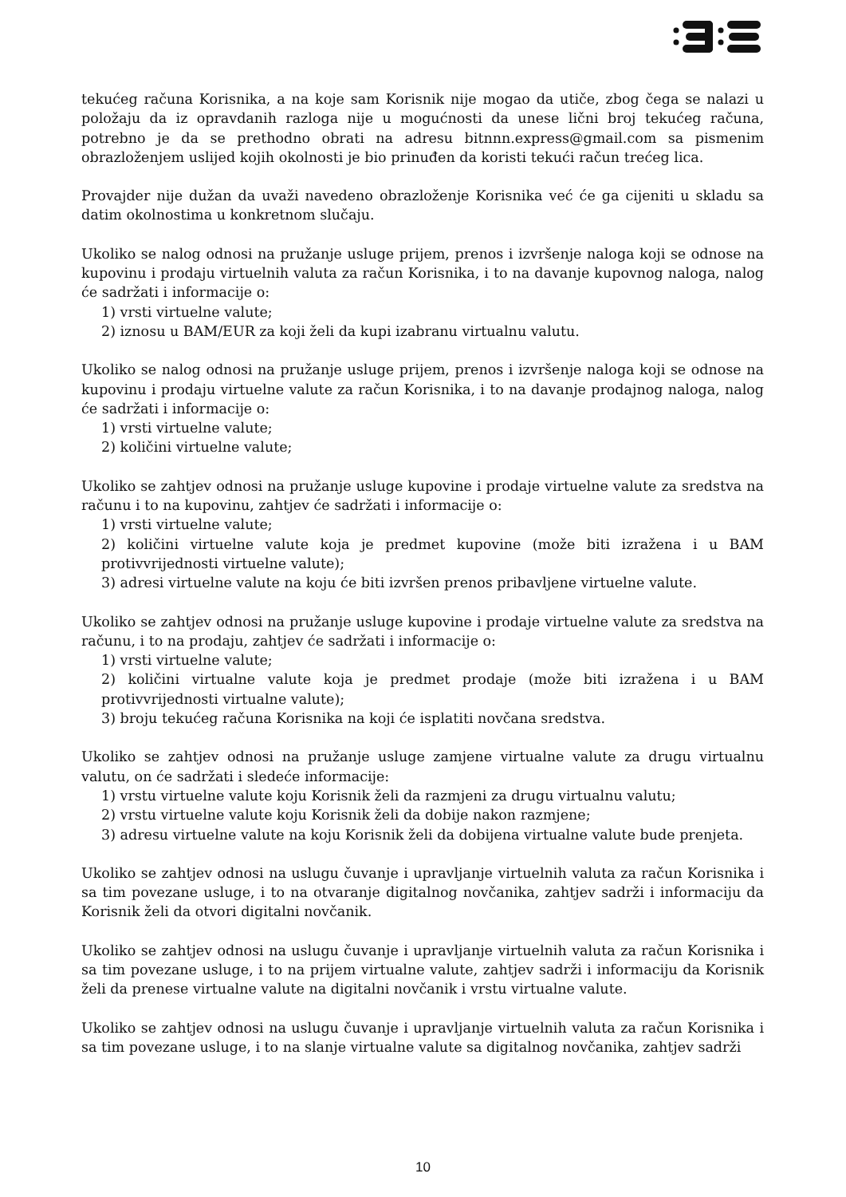tekućeg računa Korisnika, a na koje sam Korisnik nije mogao da utiče, zbog čega se nalazi u položaju da iz opravdanih razloga nije u mogućnosti da unese lični broj tekućeg računa, potrebno je da se prethodno obrati na adresu bitnnn.express@gmail.com sa pismenim obrazloženjem uslijed kojih okolnosti je bio prinuđen da koristi tekući račun trećeg lica.
Provajder nije dužan da uvaži navedeno obrazloženje Korisnika već će ga cijeniti u skladu sa datim okolnostima u konkretnom slučaju.
Ukoliko se nalog odnosi na pružanje usluge prijem, prenos i izvršenje naloga koji se odnose na kupovinu i prodaju virtuelnih valuta za račun Korisnika, i to na davanje kupovnog naloga, nalog će sadržati i informacije o:
1) vrsti virtuelne valute;
2) iznosu u BAM/EUR za koji želi da kupi izabranu virtualnu valutu.
Ukoliko se nalog odnosi na pružanje usluge prijem, prenos i izvršenje naloga koji se odnose na kupovinu i prodaju virtuelne valute za račun Korisnika, i to na davanje prodajnog naloga, nalog će sadržati i informacije o:
1) vrsti virtuelne valute;
2) količini virtuelne valute;
Ukoliko se zahtjev odnosi na pružanje usluge kupovine i prodaje virtuelne valute za sredstva na računu i to na kupovinu, zahtjev će sadržati i informacije o:
1) vrsti virtuelne valute;
2) količini virtuelne valute koja je predmet kupovine (može biti izražena i u BAM protivvrijednosti virtuelne valute);
3) adresi virtuelne valute na koju će biti izvršen prenos pribavljene virtuelne valute.
Ukoliko se zahtjev odnosi na pružanje usluge kupovine i prodaje virtuelne valute za sredstva na računu, i to na prodaju, zahtjev će sadržati i informacije o:
1) vrsti virtuelne valute;
2) količini virtualne valute koja je predmet prodaje (može biti izražena i u BAM protivvrijednosti virtualne valute);
3) broju tekućeg računa Korisnika na koji će isplatiti novčana sredstva.
Ukoliko se zahtjev odnosi na pružanje usluge zamjene virtualne valute za drugu virtualnu valutu, on će sadržati i sledeće informacije:
1) vrstu virtuelne valute koju Korisnik želi da razmjeni za drugu virtualnu valutu;
2) vrstu virtuelne valute koju Korisnik želi da dobije nakon razmjene;
3) adresu virtuelne valute na koju Korisnik želi da dobijena virtualne valute bude prenjeta.
Ukoliko se zahtjev odnosi na uslugu čuvanje i upravljanje virtuelnih valuta za račun Korisnika i sa tim povezane usluge, i to na otvaranje digitalnog novčanika, zahtjev sadrži i informaciju da Korisnik želi da otvori digitalni novčanik.
Ukoliko se zahtjev odnosi na uslugu čuvanje i upravljanje virtuelnih valuta za račun Korisnika i sa tim povezane usluge, i to na prijem virtualne valute, zahtjev sadrži i informaciju da Korisnik želi da prenese virtualne valute na digitalni novčanik i vrstu virtualne valute.
Ukoliko se zahtjev odnosi na uslugu čuvanje i upravljanje virtuelnih valuta za račun Korisnika i sa tim povezane usluge, i to na slanje virtualne valute sa digitalnog novčanika, zahtjev sadrži
10